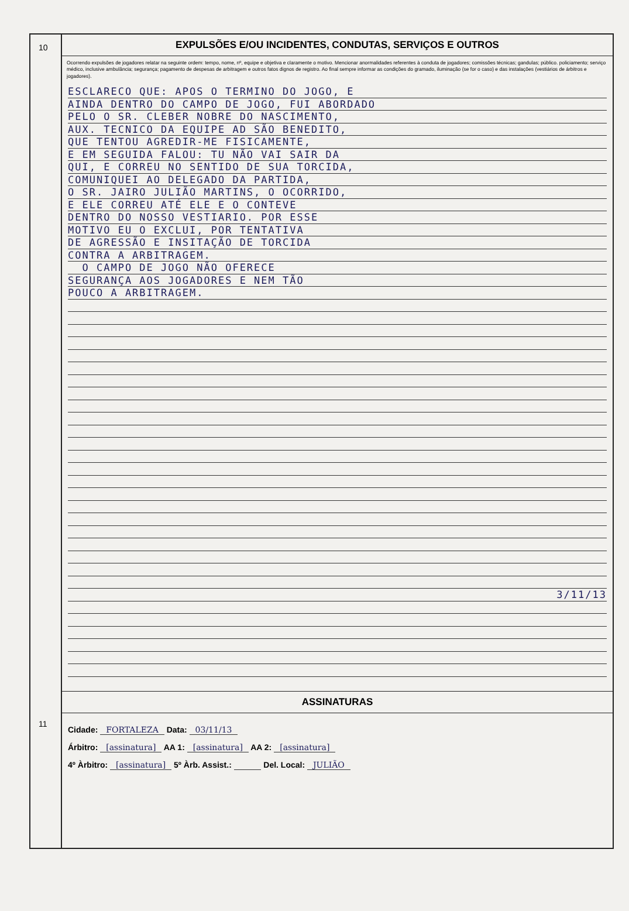10
11
EXPULSÕES E/OU INCIDENTES, CONDUTAS, SERVIÇOS E OUTROS
Ocorrendo expulsões de jogadores relatar na seguinte ordem: tempo, nome, nº, equipe e objetiva e claramente o motivo. Mencionar anormalidades referentes à conduta de jogadores; comissões técnicas; gandulas; público. policiamento; serviço médico, inclusive ambulância; segurança; pagamento de despesas de arbitragem e outros fatos dignos de registro. Ao final sempre informar as condições do gramado, iluminação (se for o caso) e das instalações (vestiários de árbitros e jogadores).
ESCLARECO QUE: APOS O TERMINO DO JOGO, E
AINDA DENTRO DO CAMPO DE JOGO, FUI ABORDADO
PELO O SR. CLEBER NOBRE DO NASCIMENTO,
AUX. TECNICO DA EQUIPE AD SÃO BENEDITO,
QUE TENTOU AGREDIR-ME FISICAMENTE,
E EM SEGUIDA FALOU: TU NÃO VAI SAIR DA
QUI, E CORREU NO SENTIDO DE SUA TORCIDA,
COMUNIQUEI AO DELEGADO DA PARTIDA,
O SR. JAIRO JULIÃO MARTINS, O OCORRIDO,
E ELE CORREU ATÉ ELE E O CONTEVE
DENTRO DO NOSSO VESTIARIO. POR ESSE
MOTIVO EU O EXCLUI, POR TENTATIVA
DE AGRESSÃO E INSITAÇÃO DE TORCIDA
CONTRA A ARBITRAGEM.
O CAMPO DE JOGO NÃO OFERECE
SEGURANÇA AOS JOGADORES E NEM TÃO
POUCO A ARBITRAGEM.
3/11/13
ASSINATURAS
Cidade: FORTALEZA Data: 03/11/13
Árbitro: [assinatura] AA 1: [assinatura] AA 2: [assinatura]
4º Àrbitro: [assinatura] 5º Àrb. Assist.: Del. Local: JULIÃO